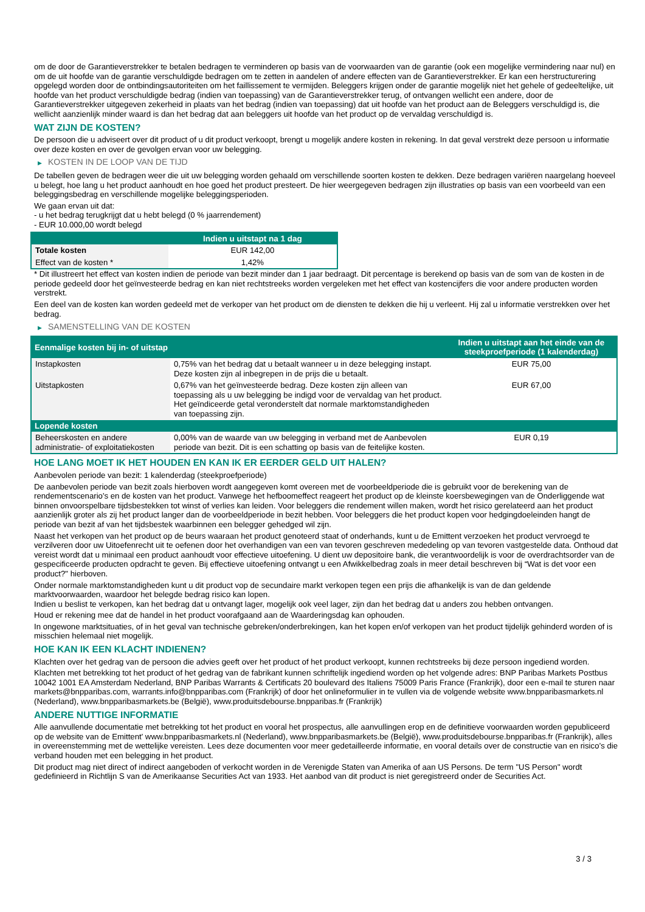om de door de Garantieverstrekker te betalen bedragen te verminderen op basis van de voorwaarden van de garantie (ook een mogelijke vermindering naar nul) en om de uit hoofde van de garantie verschuldigde bedragen om te zetten in aandelen of andere effecten van de Garantieverstrekker. Er kan een herstructurering opgelegd worden door de ontbindingsautoriteiten om het faillissement te vermijden. Beleggers krijgen onder de garantie mogelijk niet het gehele of gedeeltelijke, uit hoofde van het product verschuldigde bedrag (indien van toepassing) van de Garantieverstrekker terug, of ontvangen wellicht een andere, door de Garantieverstrekker uitgegeven zekerheid in plaats van het bedrag (indien van toepassing) dat uit hoofde van het product aan de Beleggers verschuldigd is, die wellicht aanzienlijk minder waard is dan het bedrag dat aan beleggers uit hoofde van het product op de vervaldag verschuldigd is.
WAT ZIJN DE KOSTEN?
De persoon die u adviseert over dit product of u dit product verkoopt, brengt u mogelijk andere kosten in rekening. In dat geval verstrekt deze persoon u informatie over deze kosten en over de gevolgen ervan voor uw belegging.
▶ KOSTEN IN DE LOOP VAN DE TIJD
De tabellen geven de bedragen weer die uit uw belegging worden gehaald om verschillende soorten kosten te dekken. Deze bedragen variëren naargelang hoeveel u belegt, hoe lang u het product aanhoudt en hoe goed het product presteert. De hier weergegeven bedragen zijn illustraties op basis van een voorbeeld van een beleggingsbedrag en verschillende mogelijke beleggingsperioden.
We gaan ervan uit dat:
- u het bedrag terugkrijgt dat u hebt belegd (0 % jaarrendement)
- EUR 10.000,00 wordt belegd
| | Indien u uitstapt na 1 dag |
| --- | --- |
| Totale kosten | EUR 142,00 |
| Effect van de kosten * | 1,42% |
* Dit illustreert het effect van kosten indien de periode van bezit minder dan 1 jaar bedraagt. Dit percentage is berekend op basis van de som van de kosten in de periode gedeeld door het geïnvesteerde bedrag en kan niet rechtstreeks worden vergeleken met het effect van kostencijfers die voor andere producten worden verstrekt.
Een deel van de kosten kan worden gedeeld met de verkoper van het product om de diensten te dekken die hij u verleent. Hij zal u informatie verstrekken over het bedrag.
▶ SAMENSTELLING VAN DE KOSTEN
| Eenmalige kosten bij in- of uitstap | | Indien u uitstapt aan het einde van de steekproefperiode (1 kalenderdag) |
| --- | --- | --- |
| Instapkosten | 0,75% van het bedrag dat u betaalt wanneer u in deze belegging instapt. Deze kosten zijn al inbegrepen in de prijs die u betaalt. | EUR 75,00 |
| Uitstapkosten | 0,67% van het geïnvesteerde bedrag. Deze kosten zijn alleen van toepassing als u uw belegging be indigd voor de vervaldag van het product. Het geïndiceerde getal veronderstelt dat normale marktomstandigheden van toepassing zijn. | EUR 67,00 |
| Lopende kosten | | |
| Beheerskosten en andere administratie- of exploitatiekosten | 0,00% van de waarde van uw belegging in verband met de Aanbevolen periode van bezit. Dit is een schatting op basis van de feitelijke kosten. | EUR 0,19 |
HOE LANG MOET IK HET HOUDEN EN KAN IK ER EERDER GELD UIT HALEN?
Aanbevolen periode van bezit: 1 kalenderdag (steekproefperiode)
De aanbevolen periode van bezit zoals hierboven wordt aangegeven komt overeen met de voorbeeldperiode die is gebruikt voor de berekening van de rendementscenario's en de kosten van het product. Vanwege het hefboomeffect reageert het product op de kleinste koersbewegingen van de Onderliggende wat binnen onvoorspelbare tijdsbestekken tot winst of verlies kan leiden. Voor beleggers die rendement willen maken, wordt het risico gerelateerd aan het product aanzienlijk groter als zij het product langer dan de voorbeeldperiode in bezit hebben. Voor beleggers die het product kopen voor hedgingdoeleinden hangt de periode van bezit af van het tijdsbestek waarbinnen een belegger gehedged wil zijn.
Naast het verkopen van het product op de beurs waaraan het product genoteerd staat of onderhands, kunt u de Emittent verzoeken het product vervroegd te verzilveren door uw Uitoefenrecht uit te oefenen door het overhandigen van een van tevoren geschreven mededeling op van tevoren vastgestelde data. Onthoud dat vereist wordt dat u minimaal een product aanhoudt voor effectieve uitoefening. U dient uw depositoire bank, die verantwoordelijk is voor de overdrachtsorder van de gespecificeerde producten opdracht te geven. Bij effectieve uitoefening ontvangt u een Afwikkelbedrag zoals in meer detail beschreven bij “Wat is det voor een product?" hierboven.
Onder normale marktomstandigheden kunt u dit product vop de secundaire markt verkopen tegen een prijs die afhankelijk is van de dan geldende marktvoorwaarden, waardoor het belegde bedrag risico kan lopen.
Indien u beslist te verkopen, kan het bedrag dat u ontvangt lager, mogelijk ook veel lager, zijn dan het bedrag dat u anders zou hebben ontvangen.
Houd er rekening mee dat de handel in het product voorafgaand aan de Waarderingsdag kan ophouden.
In ongewone marktsituaties, of in het geval van technische gebreken/onderbrekingen, kan het kopen en/of verkopen van het product tijdelijk gehinderd worden of is misschien helemaal niet mogelijk.
HOE KAN IK EEN KLACHT INDIENEN?
Klachten over het gedrag van de persoon die advies geeft over het product of het product verkoopt, kunnen rechtstreeks bij deze persoon ingediend worden.
Klachten met betrekking tot het product of het gedrag van de fabrikant kunnen schriftelijk ingediend worden op het volgende adres: BNP Paribas Markets Postbus 10042 1001 EA Amsterdam Nederland, BNP Paribas Warrants & Certificats 20 boulevard des Italiens 75009 Paris France (Frankrijk), door een e-mail te sturen naar markets@bnpparibas.com, warrants.info@bnpparibas.com (Frankrijk) of door het onlineformulier in te vullen via de volgende website www.bnpparibasmarkets.nl (Nederland), www.bnpparibasmarkets.be (België), www.produitsdebourse.bnpparibas.fr (Frankrijk)
ANDERE NUTTIGE INFORMATIE
Alle aanvullende documentatie met betrekking tot het product en vooral het prospectus, alle aanvullingen erop en de definitieve voorwaarden worden gepubliceerd op de website van de Emittent' www.bnpparibasmarkets.nl (Nederland), www.bnpparibasmarkets.be (België), www.produitsdebourse.bnpparibas.fr (Frankrijk), alles in overeenstemming met de wettelijke vereisten. Lees deze documenten voor meer gedetailleerde informatie, en vooral details over de constructie van en risico’s die verband houden met een belegging in het product.
Dit product mag niet direct of indirect aangeboden of verkocht worden in de Verenigde Staten van Amerika of aan US Persons. De term "US Person" wordt gedefinieerd in Richtlijn S van de Amerikaanse Securities Act van 1933. Het aanbod van dit product is niet geregistreerd onder de Securities Act.
3 / 3